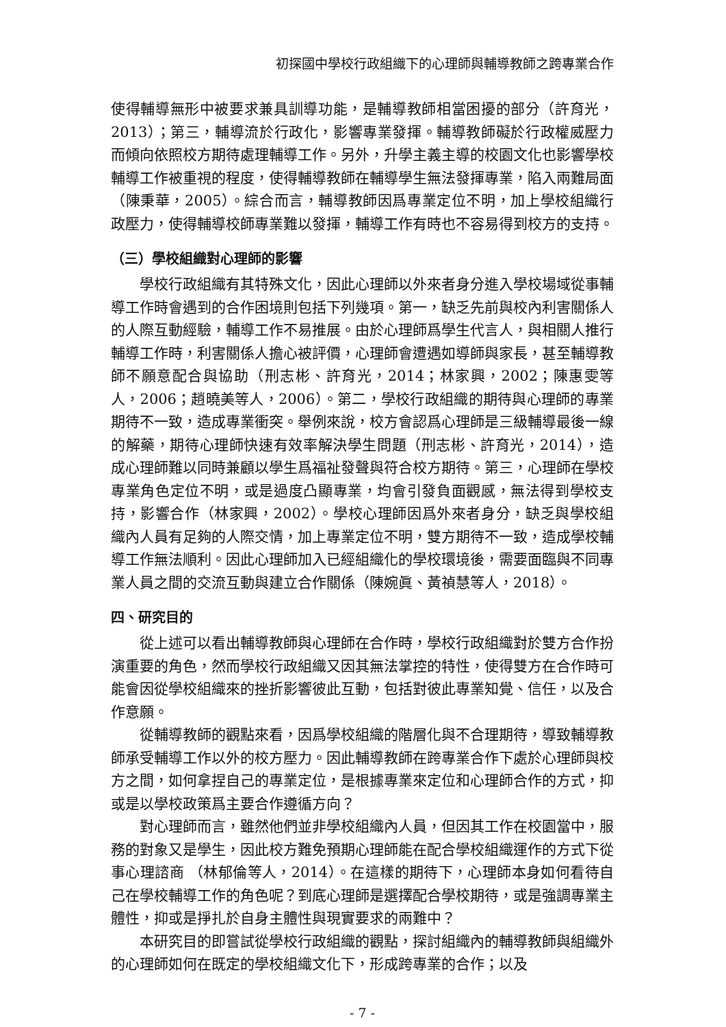初探國中學校行政組織下的心理師與輔導教師之跨專業合作
使得輔導無形中被要求兼具訓導功能，是輔導教師相當困擾的部分（許育光，2013）；第三，輔導流於行政化，影響專業發揮。輔導教師礙於行政權威壓力而傾向依照校方期待處理輔導工作。另外，升學主義主導的校園文化也影響學校輔導工作被重視的程度，使得輔導教師在輔導學生無法發揮專業，陷入兩難局面（陳秉華，2005）。綜合而言，輔導教師因爲專業定位不明，加上學校組織行政壓力，使得輔導校師專業難以發揮，輔導工作有時也不容易得到校方的支持。
（三）學校組織對心理師的影響
學校行政組織有其特殊文化，因此心理師以外來者身分進入學校場域從事輔導工作時會遇到的合作困境則包括下列幾項。第一，缺乏先前與校內利害關係人的人際互動經驗，輔導工作不易推展。由於心理師爲學生代言人，與相關人推行輔導工作時，利害關係人擔心被評價，心理師會遭遇如導師與家長，甚至輔導教師不願意配合與協助（刑志彬、許育光，2014；林家興，2002；陳惠雯等人，2006；趙曉美等人，2006）。第二，學校行政組織的期待與心理師的專業期待不一致，造成專業衝突。舉例來說，校方會認爲心理師是三級輔導最後一線的解藥，期待心理師快速有效率解決學生問題（刑志彬、許育光，2014），造成心理師難以同時兼顧以學生爲福祉發聲與符合校方期待。第三，心理師在學校專業角色定位不明，或是過度凸顯專業，均會引發負面觀感，無法得到學校支持，影響合作（林家興，2002）。學校心理師因爲外來者身分，缺乏與學校組織內人員有足夠的人際交情，加上專業定位不明，雙方期待不一致，造成學校輔導工作無法順利。因此心理師加入已經組織化的學校環境後，需要面臨與不同專業人員之間的交流互動與建立合作關係（陳婉眞、黃禎慧等人，2018）。
四、研究目的
從上述可以看出輔導教師與心理師在合作時，學校行政組織對於雙方合作扮演重要的角色，然而學校行政組織又因其無法掌控的特性，使得雙方在合作時可能會因從學校組織來的挫折影響彼此互動，包括對彼此專業知覺、信任，以及合作意願。
從輔導教師的觀點來看，因爲學校組織的階層化與不合理期待，導致輔導教師承受輔導工作以外的校方壓力。因此輔導教師在跨專業合作下處於心理師與校方之間，如何拿捏自己的專業定位，是根據專業來定位和心理師合作的方式，抑或是以學校政策爲主要合作遵循方向？
對心理師而言，雖然他們並非學校組織內人員，但因其工作在校園當中，服務的對象又是學生，因此校方難免預期心理師能在配合學校組織運作的方式下從事心理諮商 （林郁倫等人，2014）。在這樣的期待下，心理師本身如何看待自己在學校輔導工作的角色呢？到底心理師是選擇配合學校期待，或是強調專業主體性，抑或是掙扎於自身主體性與現實要求的兩難中？
本研究目的即嘗試從學校行政組織的觀點，探討組織內的輔導教師與組織外的心理師如何在既定的學校組織文化下，形成跨專業的合作；以及
- 7 -